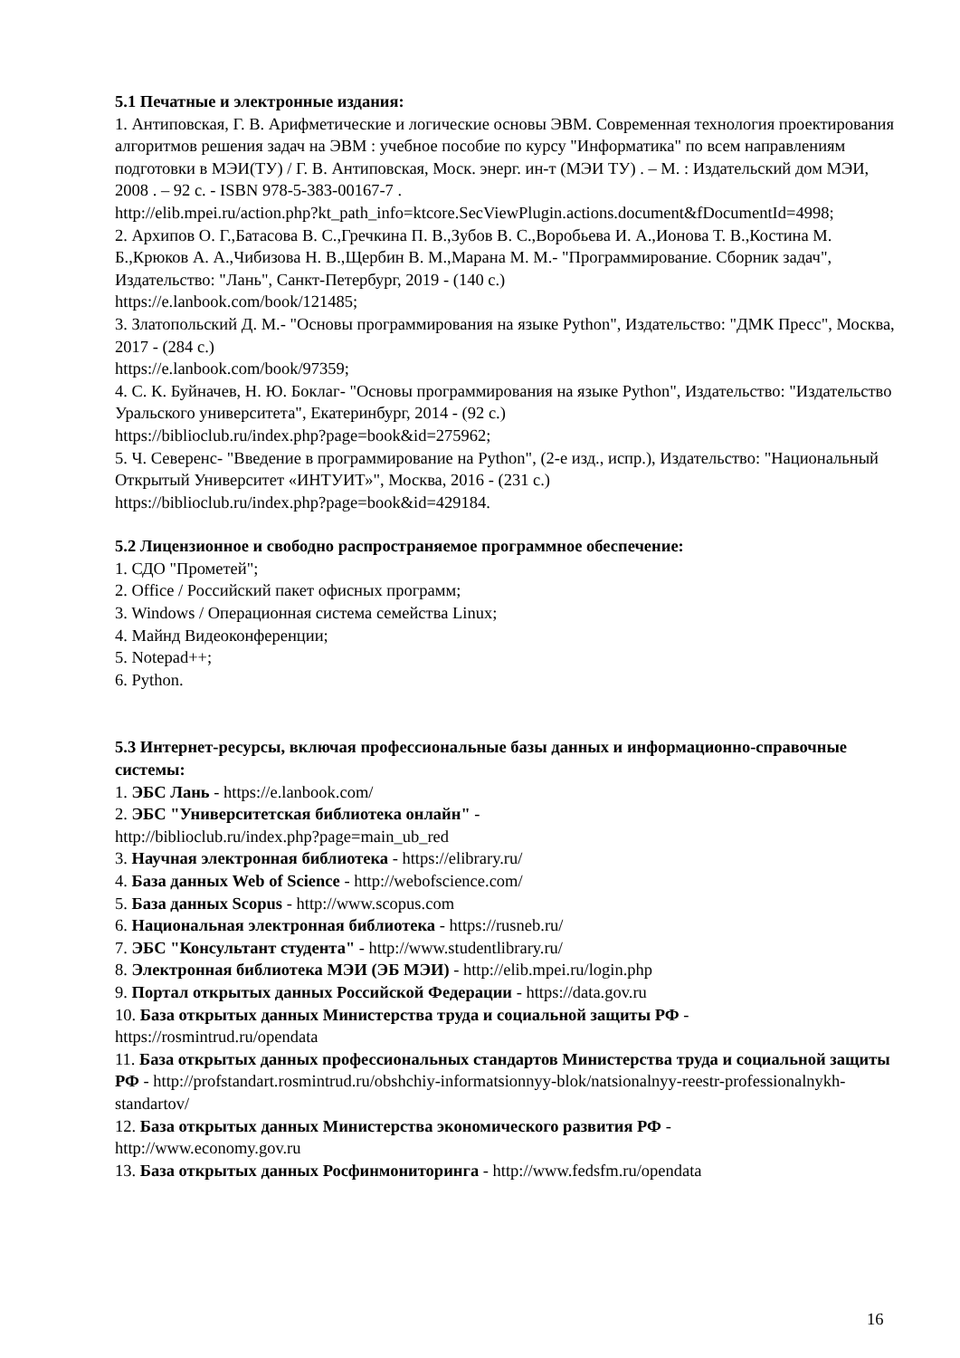5.1 Печатные и электронные издания:
1. Антиповская, Г. В. Арифметические и логические основы ЭВМ. Современная технология проектирования алгоритмов решения задач на ЭВМ : учебное пособие по курсу "Информатика" по всем направлениям подготовки в МЭИ(ТУ) / Г. В. Антиповская, Моск. энерг. ин-т (МЭИ ТУ) . – М. : Издательский дом МЭИ, 2008 . – 92 с. - ISBN 978-5-383-00167-7 .
http://elib.mpei.ru/action.php?kt_path_info=ktcore.SecViewPlugin.actions.document&fDocumentId=4998;
2. Архипов О. Г.,Батасова В. С.,Гречкина П. В.,Зубов В. С.,Воробьева И. А.,Ионова Т. В.,Костина М. Б.,Крюков А. А.,Чибизова Н. В.,Щербин В. М.,Марана М. М.- "Программирование. Сборник задач", Издательство: "Лань", Санкт-Петербург, 2019 - (140 с.)
https://e.lanbook.com/book/121485;
3. Златопольский Д. М.- "Основы программирования на языке Python", Издательство: "ДМК Пресс", Москва, 2017 - (284 с.)
https://e.lanbook.com/book/97359;
4. С. К. Буйначев, Н. Ю. Боклаг- "Основы программирования на языке Python", Издательство: "Издательство Уральского университета", Екатеринбург, 2014 - (92 с.)
https://biblioclub.ru/index.php?page=book&id=275962;
5. Ч. Северенс- "Введение в программирование на Python", (2-е изд., испр.), Издательство: "Национальный Открытый Университет «ИНТУИТ»", Москва, 2016 - (231 с.)
https://biblioclub.ru/index.php?page=book&id=429184.
5.2 Лицензионное и свободно распространяемое программное обеспечение:
1. СДО "Прометей";
2. Office / Российский пакет офисных программ;
3. Windows / Операционная система семейства Linux;
4. Майнд Видеоконференции;
5. Notepad++;
6. Python.
5.3 Интернет-ресурсы, включая профессиональные базы данных и информационно-справочные системы:
1. ЭБС Лань - https://e.lanbook.com/
2. ЭБС "Университетская библиотека онлайн" -
http://biblioclub.ru/index.php?page=main_ub_red
3. Научная электронная библиотека - https://elibrary.ru/
4. База данных Web of Science - http://webofscience.com/
5. База данных Scopus - http://www.scopus.com
6. Национальная электронная библиотека - https://rusneb.ru/
7. ЭБС "Консультант студента" - http://www.studentlibrary.ru/
8. Электронная библиотека МЭИ (ЭБ МЭИ) - http://elib.mpei.ru/login.php
9. Портал открытых данных Российской Федерации - https://data.gov.ru
10. База открытых данных Министерства труда и социальной защиты РФ -
https://rosmintrud.ru/opendata
11. База открытых данных профессиональных стандартов Министерства труда и социальной защиты РФ - http://profstandart.rosmintrud.ru/obshchiy-informatsionnyy-blok/natsionalnyy-reestr-professionalnykh-standartov/
12. База открытых данных Министерства экономического развития РФ -
http://www.economy.gov.ru
13. База открытых данных Росфинмониторинга - http://www.fedsfm.ru/opendata
16